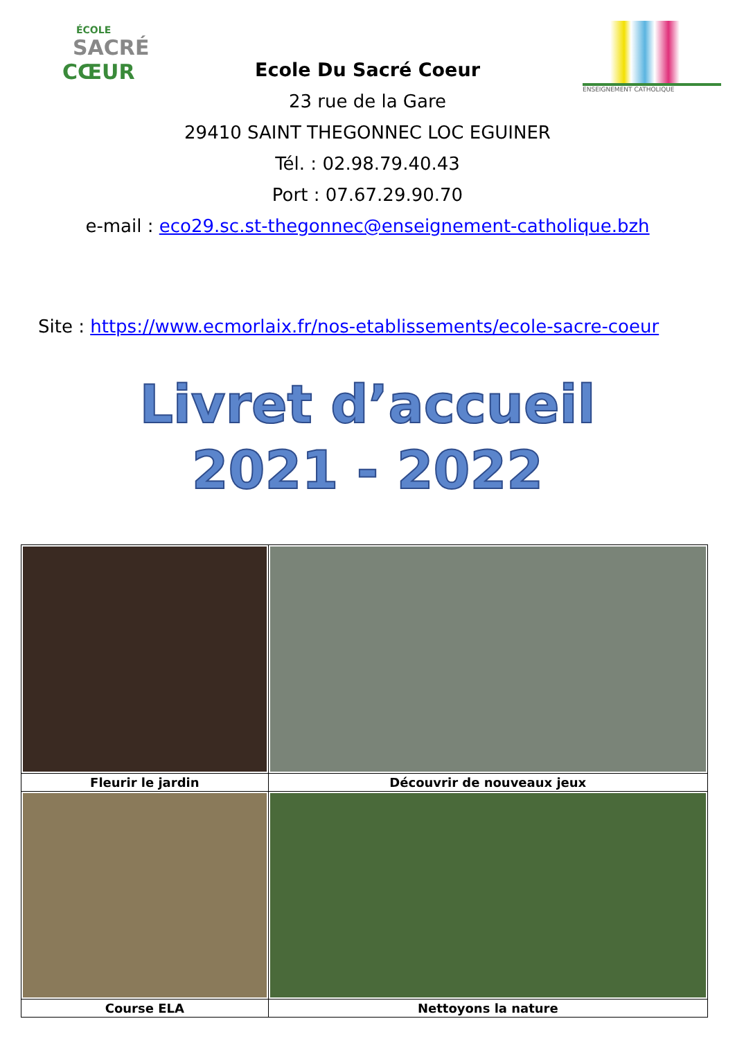ÉCOLE
SACRÉ
CŒUR
ENSEIGNEMENT CATHOLIQUE
Ecole Du Sacré Coeur
23 rue de la Gare
29410 SAINT THEGONNEC LOC EGUINER
Tél. : 02.98.79.40.43
Port : 07.67.29.90.70
e-mail : eco29.sc.st-thegonnec@enseignement-catholique.bzh
Site : https://www.ecmorlaix.fr/nos-etablissements/ecole-sacre-coeur
Livret d’accueil
2021 - 2022
| Fleurir le jardin | Découvrir de nouveaux jeux |
| Course ELA | Nettoyons la nature |